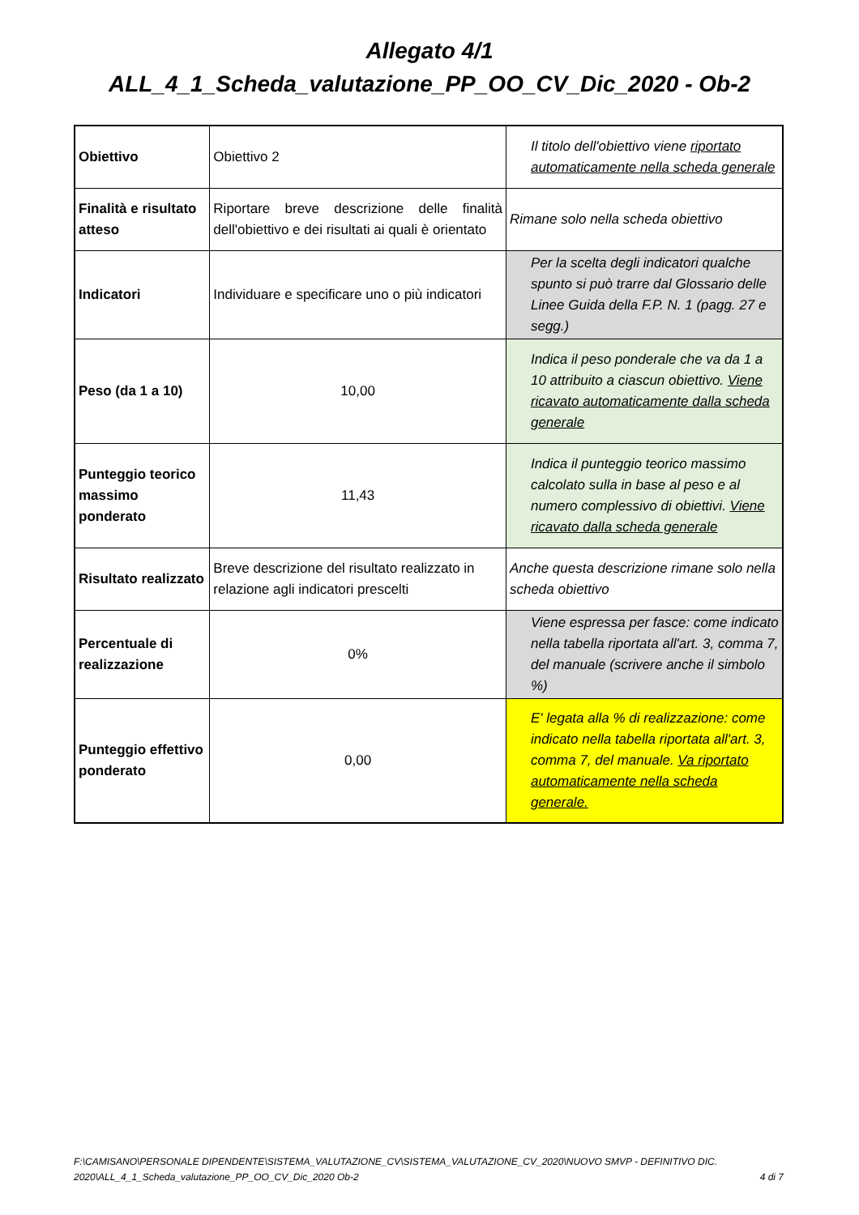Allegato 4/1
ALL_4_1_Scheda_valutazione_PP_OO_CV_Dic_2020 - Ob-2
| Obiettivo | Obiettivo 2 | Il titolo dell'obiettivo viene riportato automaticamente nella scheda generale |
| Finalità e risultato atteso | Riportare breve descrizione delle finalità dell'obiettivo e dei risultati ai quali è orientato | Rimane solo nella scheda obiettivo |
| Indicatori | Individuare e specificare uno o più indicatori | Per la scelta degli indicatori qualche spunto si può trarre dal Glossario delle Linee Guida della F.P. N. 1 (pagg. 27 e segg.) |
| Peso (da 1 a 10) | 10,00 | Indica il peso ponderale che va da 1 a 10 attribuito a ciascun obiettivo. Viene ricavato automaticamente dalla scheda generale |
| Punteggio teorico massimo ponderato | 11,43 | Indica il punteggio teorico massimo calcolato sulla in base al peso e al numero complessivo di obiettivi. Viene ricavato dalla scheda generale |
| Risultato realizzato | Breve descrizione del risultato realizzato in relazione agli indicatori prescelti | Anche questa descrizione rimane solo nella scheda obiettivo |
| Percentuale di realizzazione | 0% | Viene espressa per fasce: come indicato nella tabella riportata all'art. 3, comma 7, del manuale (scrivere anche il simbolo %) |
| Punteggio effettivo ponderato | 0,00 | E' legata alla % di realizzazione: come indicato nella tabella riportata all'art. 3, comma 7, del manuale. Va riportato automaticamente nella scheda generale. |
F:\CAMISANO\PERSONALE DIPENDENTE\SISTEMA_VALUTAZIONE_CV\SISTEMA_VALUTAZIONE_CV_2020\NUOVO SMVP - DEFINITIVO DIC. 2020\ALL_4_1_Scheda_valutazione_PP_OO_CV_Dic_2020 Ob-2
4 di 7